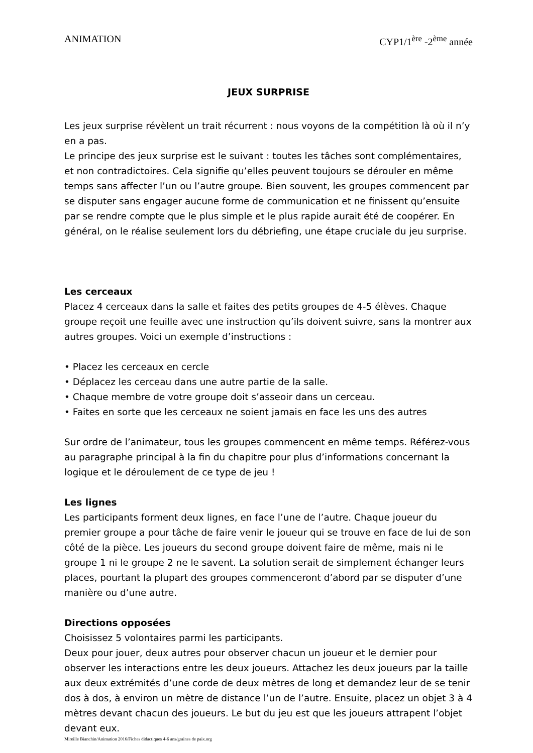ANIMATION CYP1/1<sup>ère</sup> -2<sup>ème</sup> année
JEUX SURPRISE
Les jeux surprise révèlent un trait récurrent : nous voyons de la compétition là où il n’y en a pas.
Le principe des jeux surprise est le suivant : toutes les tâches sont complémentaires, et non contradictoires. Cela signifie qu’elles peuvent toujours se dérouler en même temps sans affecter l’un ou l’autre groupe. Bien souvent, les groupes commencent par se disputer sans engager aucune forme de communication et ne finissent qu’ensuite par se rendre compte que le plus simple et le plus rapide aurait été de coopérer. En général, on le réalise seulement lors du débriefing, une étape cruciale du jeu surprise.
Les cerceaux
Placez 4 cerceaux dans la salle et faites des petits groupes de 4-5 élèves. Chaque groupe reçoit une feuille avec une instruction qu’ils doivent suivre, sans la montrer aux autres groupes. Voici un exemple d’instructions :
• Placez les cerceaux en cercle
• Déplacez les cerceau dans une autre partie de la salle.
• Chaque membre de votre groupe doit s’asseoir dans un cerceau.
• Faites en sorte que les cerceaux ne soient jamais en face les uns des autres
Sur ordre de l’animateur, tous les groupes commencent en même temps. Référez-vous au paragraphe principal à la fin du chapitre pour plus d’informations concernant la logique et le déroulement de ce type de jeu !
Les lignes
Les participants forment deux lignes, en face l’une de l’autre. Chaque joueur du premier groupe a pour tâche de faire venir le joueur qui se trouve en face de lui de son côté de la pièce. Les joueurs du second groupe doivent faire de même, mais ni le groupe 1 ni le groupe 2 ne le savent. La solution serait de simplement échanger leurs places, pourtant la plupart des groupes commenceront d’abord par se disputer d’une manière ou d’une autre.
Directions opposées
Choisissez 5 volontaires parmi les participants.
Deux pour jouer, deux autres pour observer chacun un joueur et le dernier pour observer les interactions entre les deux joueurs. Attachez les deux joueurs par la taille aux deux extrémités d’une corde de deux mètres de long et demandez leur de se tenir dos à dos, à environ un mètre de distance l’un de l’autre. Ensuite, placez un objet 3 à 4 mètres devant chacun des joueurs. Le but du jeu est que les joueurs attrapent l’objet devant eux.
Mireille Bianchin/Animation 2016/Fiches didactiques 4-6 ans/graines de paix.org